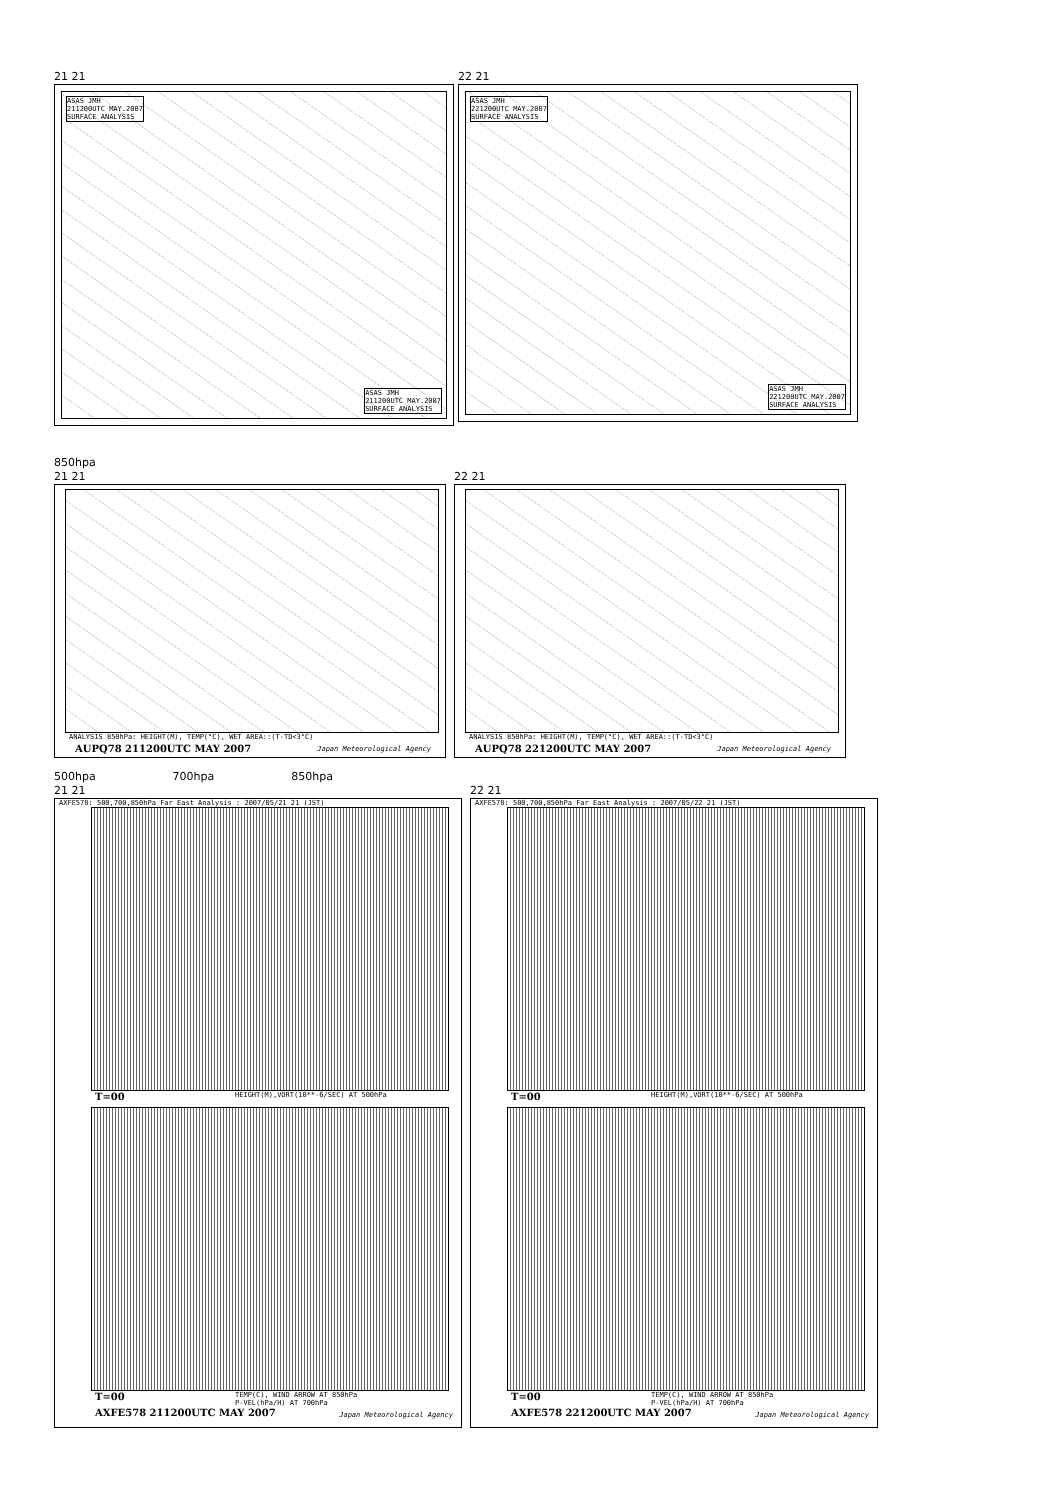21 21
ASAS JMH
211200UTC MAY.2007
SURFACE ANALYSIS
ASAS JMH
211200UTC MAY.2007
SURFACE ANALYSIS
22 21
ASAS JMH
221200UTC MAY.2007
SURFACE ANALYSIS
ASAS JMH
221200UTC MAY.2007
SURFACE ANALYSIS
850hpa
21 21
ANALYSIS 850hPa: HEIGHT(M), TEMP(°C), WET AREA::(T-TD<3°C)
AUPQ78 211200UTC MAY 2007 Japan Meteorological Agency
22 21
ANALYSIS 850hPa: HEIGHT(M), TEMP(°C), WET AREA::(T-TD<3°C)
AUPQ78 221200UTC MAY 2007 Japan Meteorological Agency
500hpa 700hpa 850hpa
21 21
AXFE578: 500,700,850hPa Far East Analysis : 2007/05/21 21 (JST)
T=00
HEIGHT(M),VORT(10**-6/SEC) AT 500hPa
T=00
TEMP(C), WIND ARROW AT 850hPa
P-VEL(hPa/H) AT 700hPa
AXFE578 211200UTC MAY 2007 Japan Meteorological Agency
22 21
AXFE578: 500,700,850hPa Far East Analysis : 2007/05/22 21 (JST)
T=00
HEIGHT(M),VORT(10**-6/SEC) AT 500hPa
T=00
TEMP(C), WIND ARROW AT 850hPa
P-VEL(hPa/H) AT 700hPa
AXFE578 221200UTC MAY 2007 Japan Meteorological Agency